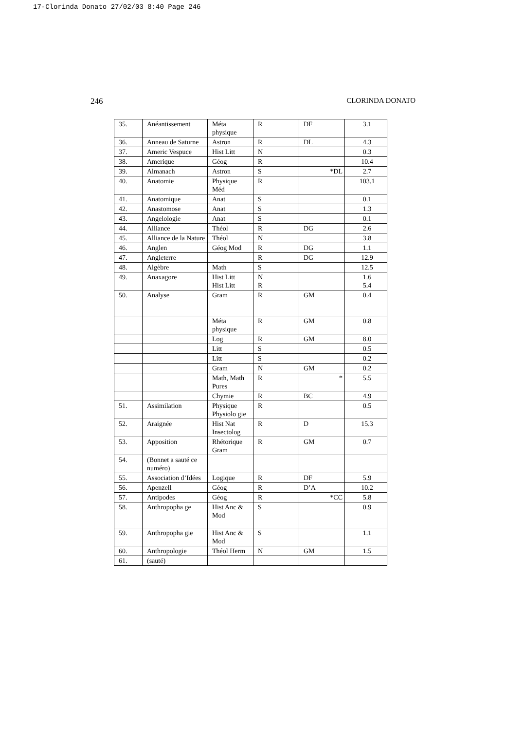17-Clorinda Donato 27/02/03 8:40 Page 246
246 CLORINDA DONATO
| 35. | Anéantissement | Méta physique | R | DF | 3.1 |
| 36. | Anneau de Saturne | Astron | R | DL | 4.3 |
| 37. | Americ Vespuce | Hist Litt | N | | 0.3 |
| 38. | Amerique | Géog | R | | 10.4 |
| 39. | Almanach | Astron | S | *DL | 2.7 |
| 40. | Anatomie | Physique Méd | R | | 103.1 |
| 41. | Anatomique | Anat | S | | 0.1 |
| 42. | Anastomose | Anat | S | | 1.3 |
| 43. | Angelologie | Anat | S | | 0.1 |
| 44. | Alliance | Théol | R | DG | 2.6 |
| 45. | Alliance de la Nature | Théol | N | | 3.8 |
| 46. | Anglen | Géog Mod | R | DG | 1.1 |
| 47. | Angleterre | | R | DG | 12.9 |
| 48. | Algèbre | Math | S | | 12.5 |
| 49. | Anaxagore | Hist Litt Hist Litt | N R | | 1.6 5.4 |
| 50. | Analyse | Gram | R | GM | 0.4 |
| | | Méta physique | R | GM | 0.8 |
| | | Log | R | GM | 8.0 |
| | | Litt | S | | 0.5 |
| | | Litt | S | | 0.2 |
| | | Gram | N | GM | 0.2 |
| | | Math, Math Pures | R | * | 5.5 |
| | | Chymie | R | BC | 4.9 |
| 51. | Assimilation | Physique Physiolo gie | R | | 0.5 |
| 52. | Araignée | Hist Nat Insectolog | R | D | 15.3 |
| 53. | Apposition | Rhétorique Gram | R | GM | 0.7 |
| 54. | (Bonnet a sauté ce numéro) | | | | |
| 55. | Association d’Idées | Logique | R | DF | 5.9 |
| 56. | Apenzell | Géog | R | D’A | 10.2 |
| 57. | Antipodes | Géog | R | *CC | 5.8 |
| 58. | Anthropopha ge | Hist Anc & Mod | S | | 0.9 |
| 59. | Anthropopha gie | Hist Anc & Mod | S | | 1.1 |
| 60. | Anthropologie | Théol Herm | N | GM | 1.5 |
| 61. | (sauté) | | | | |